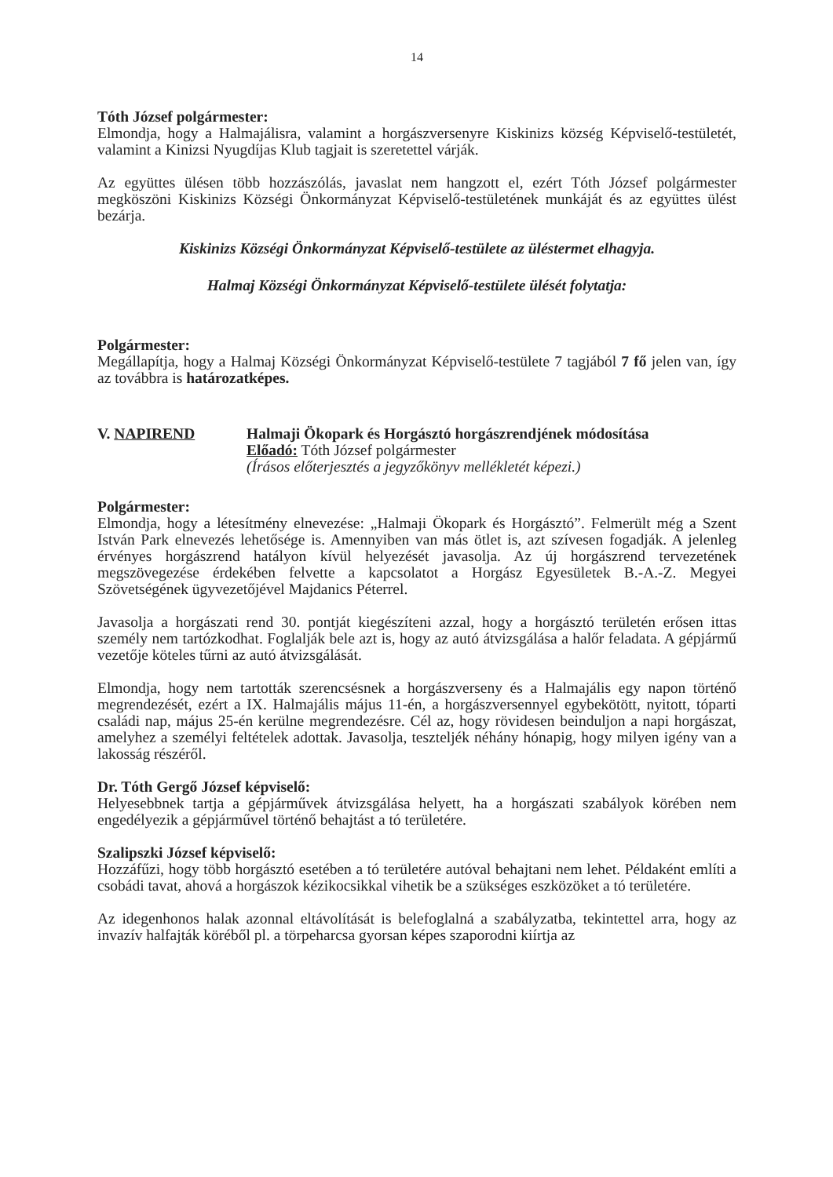14
Tóth József polgármester:
Elmondja, hogy a Halmajálisra, valamint a horgászversenyre Kiskinizs község Képviselő-testületét, valamint a Kinizsi Nyugdíjas Klub tagjait is szeretettel várják.
Az együttes ülésen több hozzászólás, javaslat nem hangzott el, ezért Tóth József polgármester megköszöni Kiskinizs Községi Önkormányzat Képviselő-testületének munkáját és az együttes ülést bezárja.
Kiskinizs Községi Önkormányzat Képviselő-testülete az üléstermet elhagyja.
Halmaj Községi Önkormányzat Képviselő-testülete ülését folytatja:
Polgármester:
Megállapítja, hogy a Halmaj Községi Önkormányzat Képviselő-testülete 7 tagjából 7 fő jelen van, így az továbbra is határozatképes.
V. NAPIREND Halmaji Ökopark és Horgásztó horgászrendjének módosítása
Előadó: Tóth József polgármester
(Írásos előterjesztés a jegyzőkönyv mellékletét képezi.)
Polgármester:
Elmondja, hogy a létesítmény elnevezése: „Halmaji Ökopark és Horgásztó”. Felmerült még a Szent István Park elnevezés lehetősége is. Amennyiben van más ötlet is, azt szívesen fogadják. A jelenleg érvényes horgászrend hatályon kívül helyezését javasolja. Az új horgászrend tervezetének megszövegezése érdekében felvette a kapcsolatot a Horgász Egyesületek B.-A.-Z. Megyei Szövetségének ügyvezetőjével Majdanics Péterrel.
Javasolja a horgászati rend 30. pontját kiegészíteni azzal, hogy a horgásztó területén erősen ittas személy nem tartózkodhat. Foglalják bele azt is, hogy az autó átvizsgálása a halőr feladata. A gépjármű vezetője köteles tűrni az autó átvizsgálását.
Elmondja, hogy nem tartották szerencsésnek a horgászverseny és a Halmajális egy napon történő megrendezését, ezért a IX. Halmajális május 11-én, a horgászversennyel egybekötött, nyitott, tóparti családi nap, május 25-én kerülne megrendezésre. Cél az, hogy rövidesen beinduljon a napi horgászat, amelyhez a személyi feltételek adottak. Javasolja, teszteljék néhány hónapig, hogy milyen igény van a lakosság részéről.
Dr. Tóth Gergő József képviselő:
Helyesebbnek tartja a gépjárművek átvizsgálása helyett, ha a horgászati szabályok körében nem engedélyezik a gépjárművel történő behajtást a tó területére.
Szalipszki József képviselő:
Hozzáfűzi, hogy több horgásztó esetében a tó területére autóval behajtani nem lehet. Példaként említi a csobádi tavat, ahová a horgászok kézikocsikkal vihetik be a szükséges eszközöket a tó területére.
Az idegenhonos halak azonnal eltávolítását is belefoglalná a szabályzatba, tekintettel arra, hogy az invazív halfajták köréből pl. a törpeharcsa gyorsan képes szaporodni kiírtja az